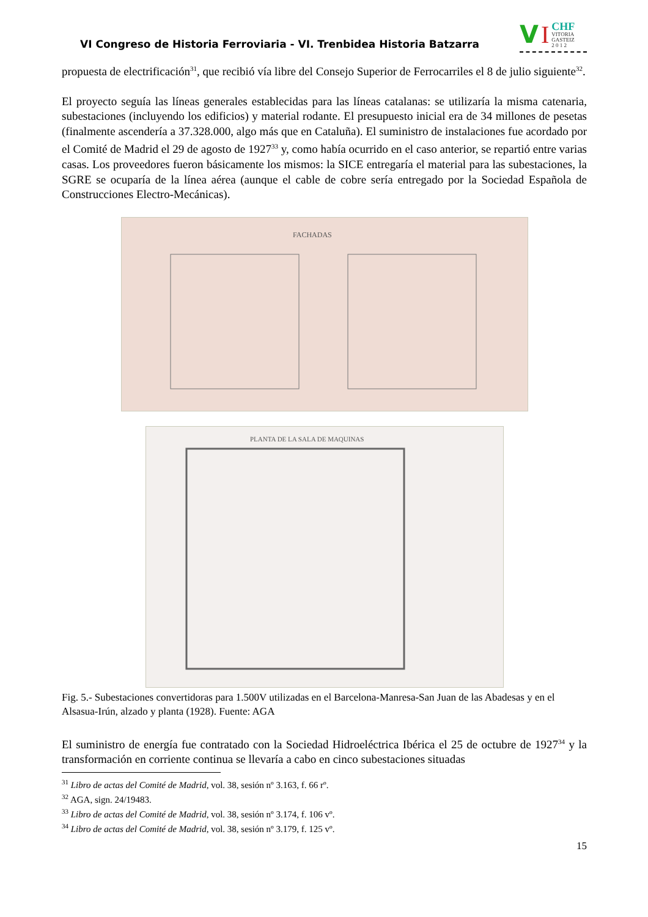VI Congreso de Historia Ferroviaria - VI. Trenbidea Historia Batzarra
V I CHF
VITORIA
GASTEIZ
2 0 1 2
propuesta de electrificación<sup>31</sup>, que recibió vía libre del Consejo Superior de Ferrocarriles el 8 de julio siguiente<sup>32</sup>.
El proyecto seguía las líneas generales establecidas para las líneas catalanas: se utilizaría la misma catenaria, subestaciones (incluyendo los edificios) y material rodante. El presupuesto inicial era de 34 millones de pesetas (finalmente ascendería a 37.328.000, algo más que en Cataluña). El suministro de instalaciones fue acordado por el Comité de Madrid el 29 de agosto de 1927<sup>33</sup> y, como había ocurrido en el caso anterior, se repartió entre varias casas. Los proveedores fueron básicamente los mismos: la SICE entregaría el material para las subestaciones, la SGRE se ocuparía de la línea aérea (aunque el cable de cobre sería entregado por la Sociedad Española de Construcciones Electro-Mecánicas).
FACHADAS
PLANTA DE LA SALA DE MAQUINAS
Fig. 5.- Subestaciones convertidoras para 1.500V utilizadas en el Barcelona-Manresa-San Juan de las Abadesas y en el Alsasua-Irún, alzado y planta (1928). Fuente: AGA
El suministro de energía fue contratado con la Sociedad Hidroeléctrica Ibérica el 25 de octubre de 1927<sup>34</sup> y la transformación en corriente continua se llevaría a cabo en cinco subestaciones situadas
<sup>31</sup> Libro de actas del Comité de Madrid, vol. 38, sesión nº 3.163, f. 66 rº.
<sup>32</sup> AGA, sign. 24/19483.
<sup>33</sup> Libro de actas del Comité de Madrid, vol. 38, sesión nº 3.174, f. 106 vº.
<sup>34</sup> Libro de actas del Comité de Madrid, vol. 38, sesión nº 3.179, f. 125 vº.
15